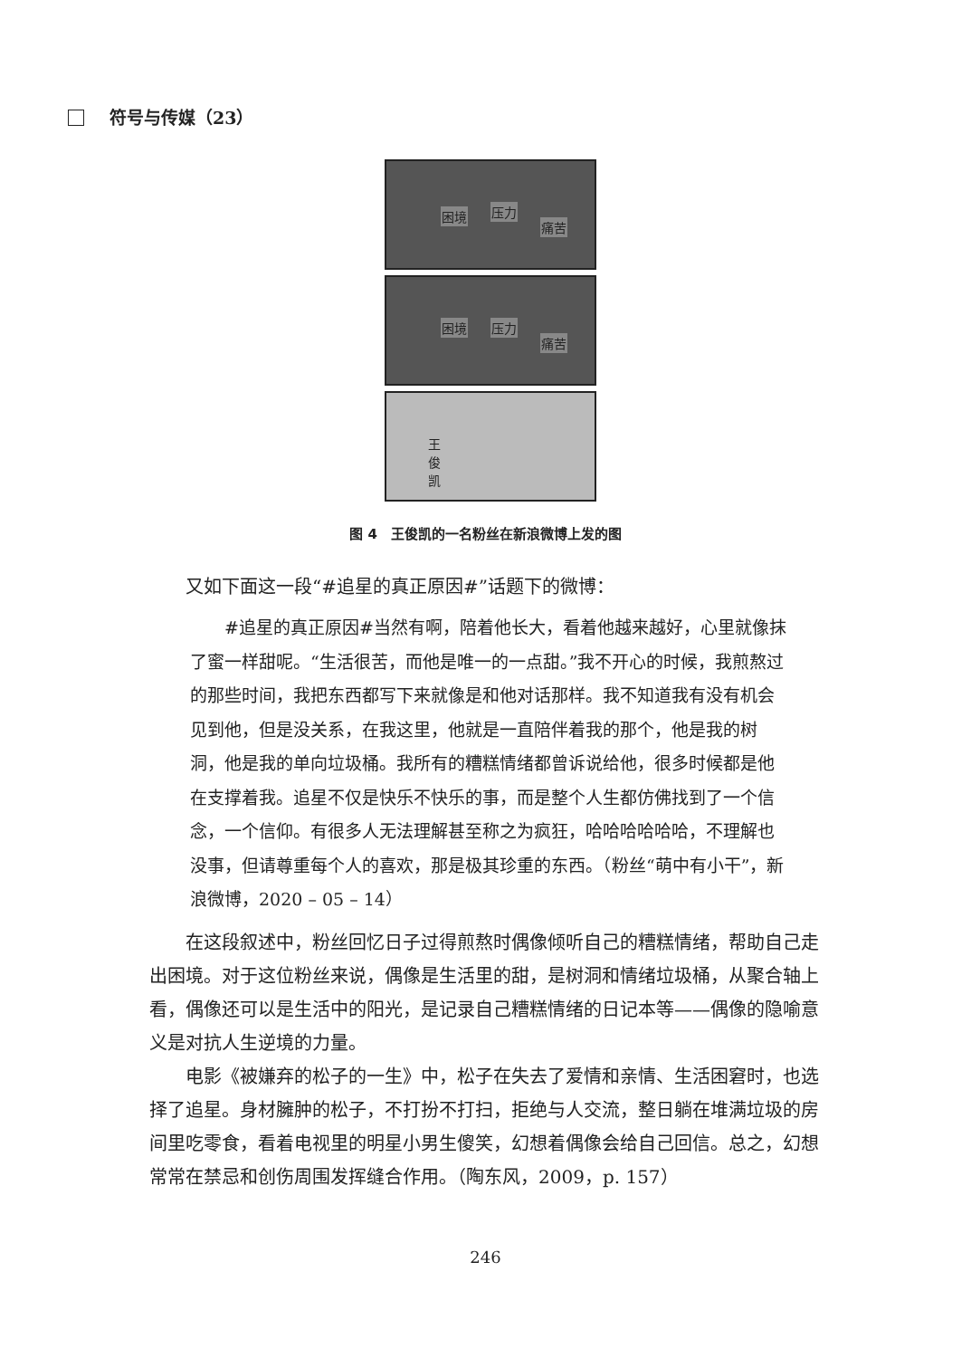符号与传媒（23）
困境 压力
痛苦
困境 压力
痛苦
王 俊 凯
图 4　王俊凯的一名粉丝在新浪微博上发的图
又如下面这一段“#追星的真正原因#”话题下的微博：
#追星的真正原因#当然有啊，陪着他长大，看着他越来越好，心里就像抹了蜜一样甜呢。“生活很苦，而他是唯一的一点甜。”我不开心的时候，我煎熬过的那些时间，我把东西都写下来就像是和他对话那样。我不知道我有没有机会见到他，但是没关系，在我这里，他就是一直陪伴着我的那个，他是我的树洞，他是我的单向垃圾桶。我所有的糟糕情绪都曾诉说给他，很多时候都是他在支撑着我。追星不仅是快乐不快乐的事，而是整个人生都仿佛找到了一个信念，一个信仰。有很多人无法理解甚至称之为疯狂，哈哈哈哈哈哈，不理解也没事，但请尊重每个人的喜欢，那是极其珍重的东西。（粉丝“萌中有小干”，新浪微博，2020 – 05 – 14）
在这段叙述中，粉丝回忆日子过得煎熬时偶像倾听自己的糟糕情绪，帮助自己走出困境。对于这位粉丝来说，偶像是生活里的甜，是树洞和情绪垃圾桶，从聚合轴上看，偶像还可以是生活中的阳光，是记录自己糟糕情绪的日记本等——偶像的隐喻意义是对抗人生逆境的力量。
电影《被嫌弃的松子的一生》中，松子在失去了爱情和亲情、生活困窘时，也选择了追星。身材臃肿的松子，不打扮不打扫，拒绝与人交流，整日躺在堆满垃圾的房间里吃零食，看着电视里的明星小男生傻笑，幻想着偶像会给自己回信。总之，幻想常常在禁忌和创伤周围发挥缝合作用。（陶东风，2009，p. 157）
246